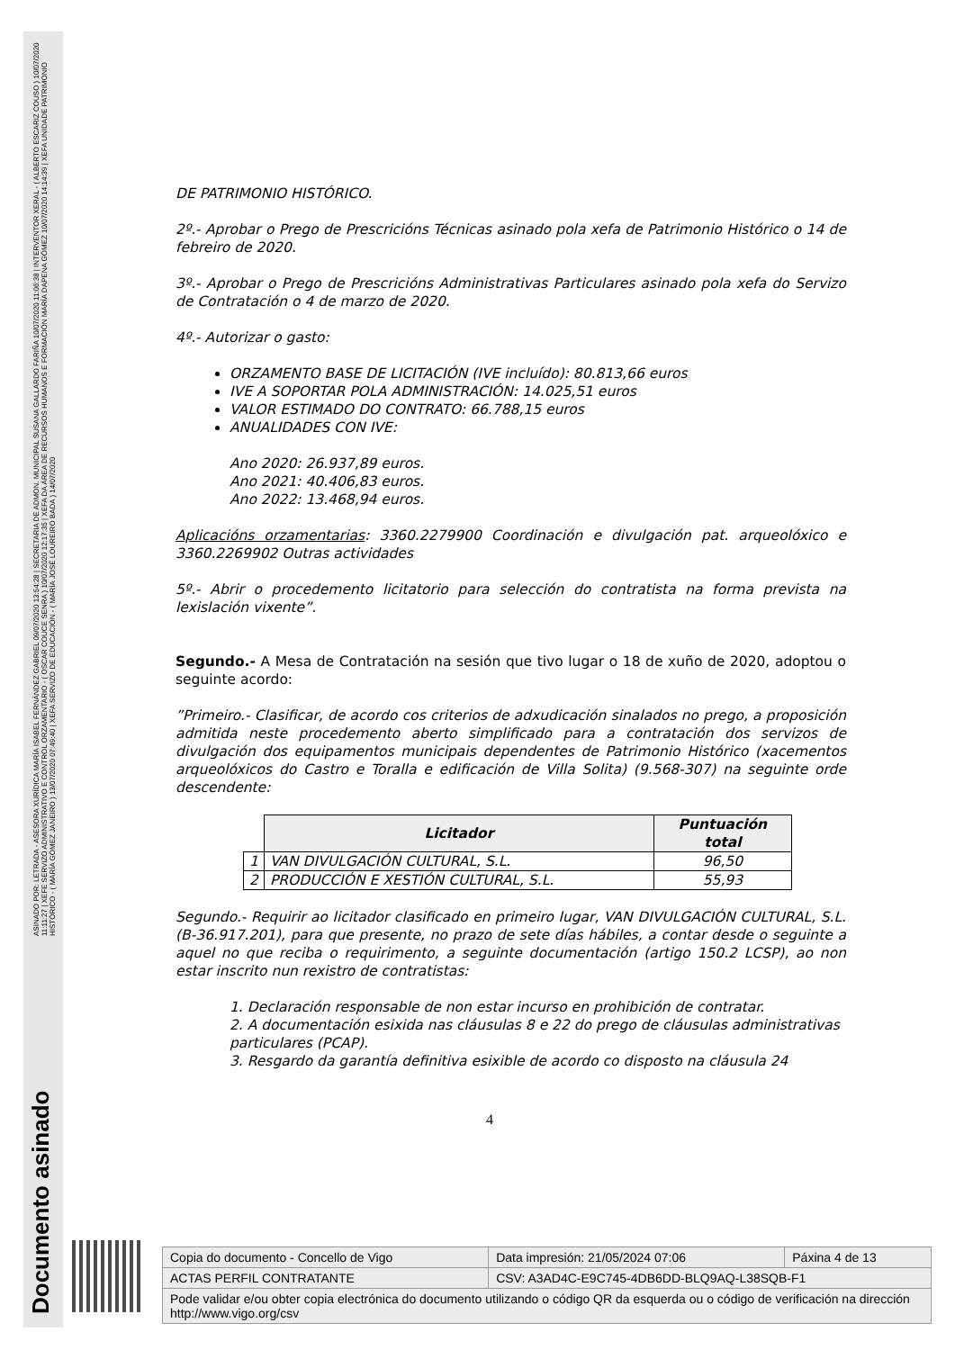ASINADO POR: LETRADA - ASESORA XURÍDICA MARÍA ISABEL FERNÁNDEZ GABRIEL 09/07/2020 13:54:28 | SECRETARIA DE ADMON. MUNICIPAL SUSANA GALLARDO FARIÑA 10/07/2020 11:06:38 | INTERVENTOR XERAL - ( ALBERTO ESCARIZ COUSO ) 10/07/2020 11:11:27 | XEFE SERVIZO ADMINISTRATIVO E CONTROL ORZAMENTARIO - ( OSCAR COUCE SENRA ) 10/07/2020 12:17:35 | XEFA DA ÁREA DE RECURSOS HUMANOS E FORMACIÓN MARÍA DAPENA GÓMEZ 10/07/2020 14:14:39 | XEFA UNIDADE PATRIMONIO HISTÓRICO - ( MARÍA GÓMEZ JANEIRO ) 13/07/2020 07:49:40 | XEFA SERVIZO DE EDUCACIÓN - ( MARÍA JOSÉ LOUREIRO BADA ) 14/07/2020
Documento asinado
DE PATRIMONIO HISTÓRICO.
2º.- Aprobar o Prego de Prescricións Técnicas asinado pola xefa de Patrimonio Histórico o 14 de febreiro de 2020.
3º.- Aprobar o Prego de Prescricións Administrativas Particulares asinado pola xefa do Servizo de Contratación o 4 de marzo de 2020.
4º.- Autorizar o gasto:
ORZAMENTO BASE DE LICITACIÓN (IVE incluído): 80.813,66 euros
IVE A SOPORTAR POLA ADMINISTRACIÓN: 14.025,51 euros
VALOR ESTIMADO DO CONTRATO: 66.788,15 euros
ANUALIDADES CON IVE:
Ano 2020: 26.937,89 euros.
Ano 2021: 40.406,83 euros.
Ano 2022: 13.468,94 euros.
Aplicacións orzamentarias: 3360.2279900 Coordinación e divulgación pat. arqueolóxico e 3360.2269902 Outras actividades
5º.- Abrir o procedemento licitatorio para selección do contratista na forma prevista na lexislación vixente”.
Segundo.- A Mesa de Contratación na sesión que tivo lugar o 18 de xuño de 2020, adoptou o seguinte acordo:
”Primeiro.- Clasificar, de acordo cos criterios de adxudicación sinalados no prego, a proposición admitida neste procedemento aberto simplificado para a contratación dos servizos de divulgación dos equipamentos municipais dependentes de Patrimonio Histórico (xacementos arqueolóxicos do Castro e Toralla e edificación de Villa Solita) (9.568-307) na seguinte orde descendente:
| | Licitador | Puntuación total |
| --- | --- | --- |
| 1 | VAN DIVULGACIÓN CULTURAL, S.L. | 96,50 |
| 2 | PRODUCCIÓN E XESTIÓN CULTURAL, S.L. | 55,93 |
Segundo.- Requirir ao licitador clasificado en primeiro lugar, VAN DIVULGACIÓN CULTURAL, S.L. (B-36.917.201), para que presente, no prazo de sete días hábiles, a contar desde o seguinte a aquel no que reciba o requirimento, a seguinte documentación (artigo 150.2 LCSP), ao non estar inscrito nun rexistro de contratistas:
1. Declaración responsable de non estar incurso en prohibición de contratar.
2. A documentación esixida nas cláusulas 8 e 22 do prego de cláusulas administrativas particulares (PCAP).
3. Resgardo da garantía definitiva esixible de acordo co disposto na cláusula 24
4
| Copia do documento - Concello de Vigo | Data impresión: 21/05/2024 07:06 | Páxina 4 de 13 |
| ACTAS PERFIL CONTRATANTE | CSV: A3AD4C-E9C745-4DB6DD-BLQ9AQ-L38SQB-F1 | |
| Pode validar e/ou obter copia electrónica do documento utilizando o código QR da esquerda ou o código de verificación na dirección http://www.vigo.org/csv | | |